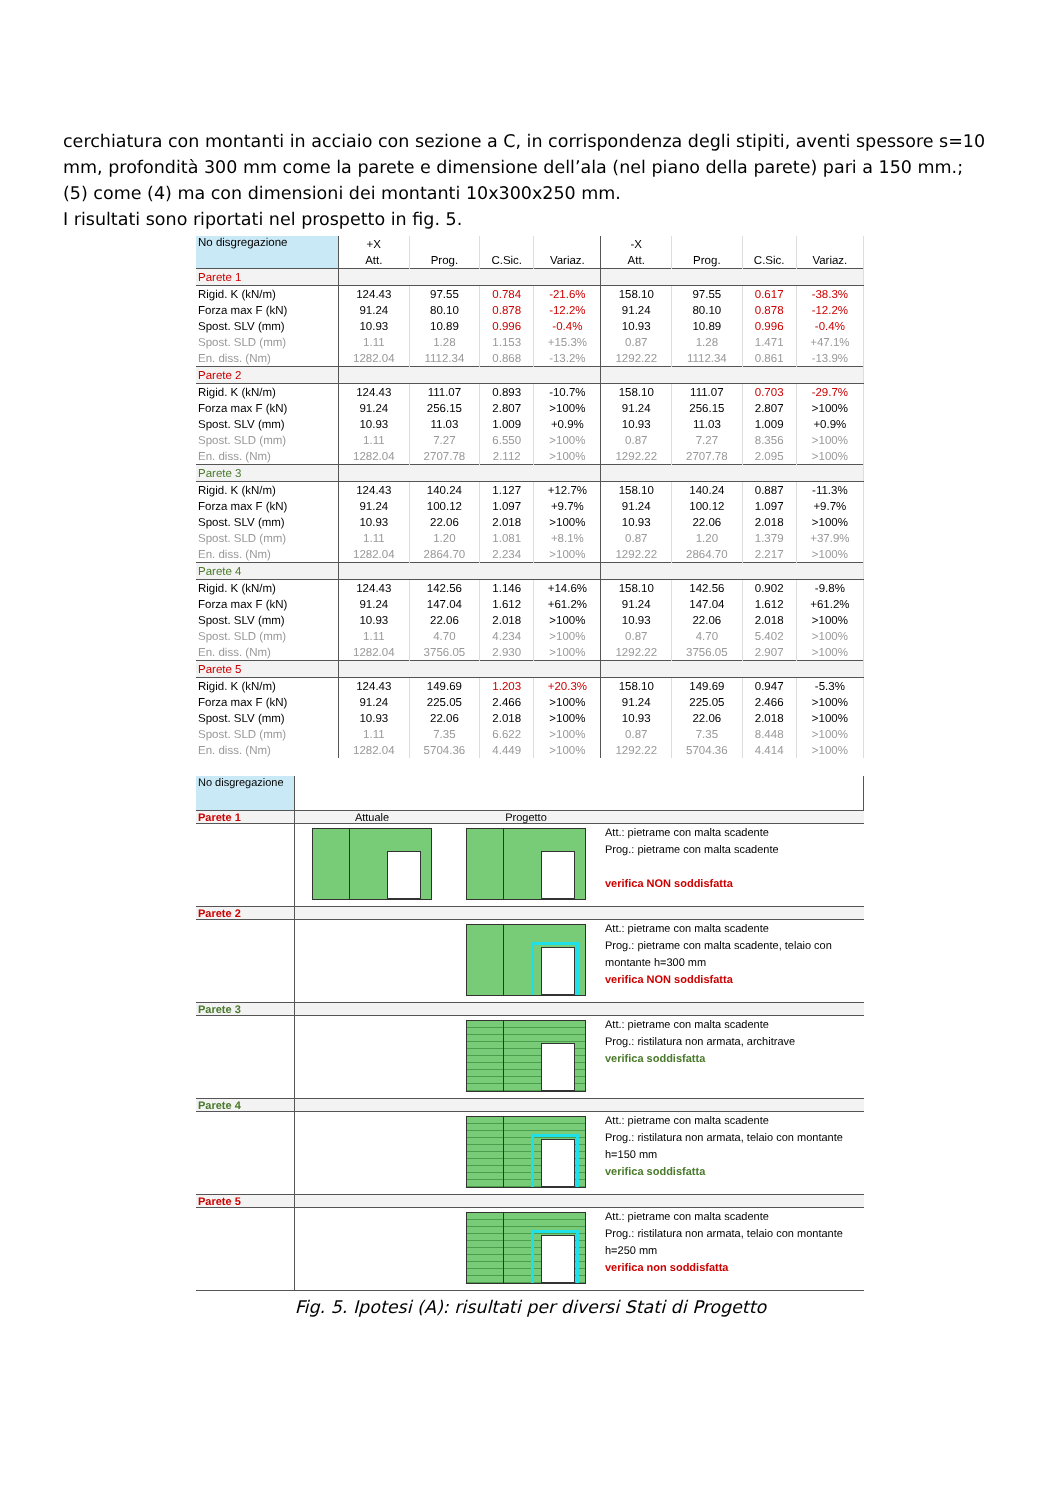cerchiatura con montanti in acciaio con sezione a C, in corrispondenza degli stipiti, aventi spessore s=10 mm, profondità 300 mm come la parete e dimensione dell’ala (nel piano della parete) pari a 150 mm.;
(5) come (4) ma con dimensioni dei montanti 10x300x250 mm.
I risultati sono riportati nel prospetto in fig. 5.
| No disgregazione | +X | | | | -X | | | |
| | Att. | Prog. | C.Sic. | Variaz. | Att. | Prog. | C.Sic. | Variaz. |
| Parete 1 | | | | | | | | |
| Rigid. K (kN/m) | 124.43 | 97.55 | 0.784 | -21.6% | 158.10 | 97.55 | 0.617 | -38.3% |
| Forza max F (kN) | 91.24 | 80.10 | 0.878 | -12.2% | 91.24 | 80.10 | 0.878 | -12.2% |
| Spost. SLV (mm) | 10.93 | 10.89 | 0.996 | -0.4% | 10.93 | 10.89 | 0.996 | -0.4% |
| Spost. SLD (mm) | 1.11 | 1.28 | 1.153 | +15.3% | 0.87 | 1.28 | 1.471 | +47.1% |
| En. diss. (Nm) | 1282.04 | 1112.34 | 0.868 | -13.2% | 1292.22 | 1112.34 | 0.861 | -13.9% |
| Parete 2 | | | | | | | | |
| Rigid. K (kN/m) | 124.43 | 111.07 | 0.893 | -10.7% | 158.10 | 111.07 | 0.703 | -29.7% |
| Forza max F (kN) | 91.24 | 256.15 | 2.807 | >100% | 91.24 | 256.15 | 2.807 | >100% |
| Spost. SLV (mm) | 10.93 | 11.03 | 1.009 | +0.9% | 10.93 | 11.03 | 1.009 | +0.9% |
| Spost. SLD (mm) | 1.11 | 7.27 | 6.550 | >100% | 0.87 | 7.27 | 8.356 | >100% |
| En. diss. (Nm) | 1282.04 | 2707.78 | 2.112 | >100% | 1292.22 | 2707.78 | 2.095 | >100% |
| Parete 3 | | | | | | | | |
| Rigid. K (kN/m) | 124.43 | 140.24 | 1.127 | +12.7% | 158.10 | 140.24 | 0.887 | -11.3% |
| Forza max F (kN) | 91.24 | 100.12 | 1.097 | +9.7% | 91.24 | 100.12 | 1.097 | +9.7% |
| Spost. SLV (mm) | 10.93 | 22.06 | 2.018 | >100% | 10.93 | 22.06 | 2.018 | >100% |
| Spost. SLD (mm) | 1.11 | 1.20 | 1.081 | +8.1% | 0.87 | 1.20 | 1.379 | +37.9% |
| En. diss. (Nm) | 1282.04 | 2864.70 | 2.234 | >100% | 1292.22 | 2864.70 | 2.217 | >100% |
| Parete 4 | | | | | | | | |
| Rigid. K (kN/m) | 124.43 | 142.56 | 1.146 | +14.6% | 158.10 | 142.56 | 0.902 | -9.8% |
| Forza max F (kN) | 91.24 | 147.04 | 1.612 | +61.2% | 91.24 | 147.04 | 1.612 | +61.2% |
| Spost. SLV (mm) | 10.93 | 22.06 | 2.018 | >100% | 10.93 | 22.06 | 2.018 | >100% |
| Spost. SLD (mm) | 1.11 | 4.70 | 4.234 | >100% | 0.87 | 4.70 | 5.402 | >100% |
| En. diss. (Nm) | 1282.04 | 3756.05 | 2.930 | >100% | 1292.22 | 3756.05 | 2.907 | >100% |
| Parete 5 | | | | | | | | |
| Rigid. K (kN/m) | 124.43 | 149.69 | 1.203 | +20.3% | 158.10 | 149.69 | 0.947 | -5.3% |
| Forza max F (kN) | 91.24 | 225.05 | 2.466 | >100% | 91.24 | 225.05 | 2.466 | >100% |
| Spost. SLV (mm) | 10.93 | 22.06 | 2.018 | >100% | 10.93 | 22.06 | 2.018 | >100% |
| Spost. SLD (mm) | 1.11 | 7.35 | 6.622 | >100% | 0.87 | 7.35 | 8.448 | >100% |
| En. diss. (Nm) | 1282.04 | 5704.36 | 4.449 | >100% | 1292.22 | 5704.36 | 4.414 | >100% |
| No disgregazione | | | |
| Parete 1 | Attuale | Progetto | |
| | | | Att.: pietrame con malta scadente Prog.: pietrame con malta scadente verifica NON soddisfatta |
| Parete 2 | | | |
| | | | Att.: pietrame con malta scadente Prog.: pietrame con malta scadente, telaio con montante h=300 mm verifica NON soddisfatta |
| Parete 3 | | | |
| | | | Att.: pietrame con malta scadente Prog.: ristilatura non armata, architrave verifica soddisfatta |
| Parete 4 | | | |
| | | | Att.: pietrame con malta scadente Prog.: ristilatura non armata, telaio con montante h=150 mm verifica soddisfatta |
| Parete 5 | | | |
| | | | Att.: pietrame con malta scadente Prog.: ristilatura non armata, telaio con montante h=250 mm verifica non soddisfatta |
Fig. 5. Ipotesi (A): risultati per diversi Stati di Progetto